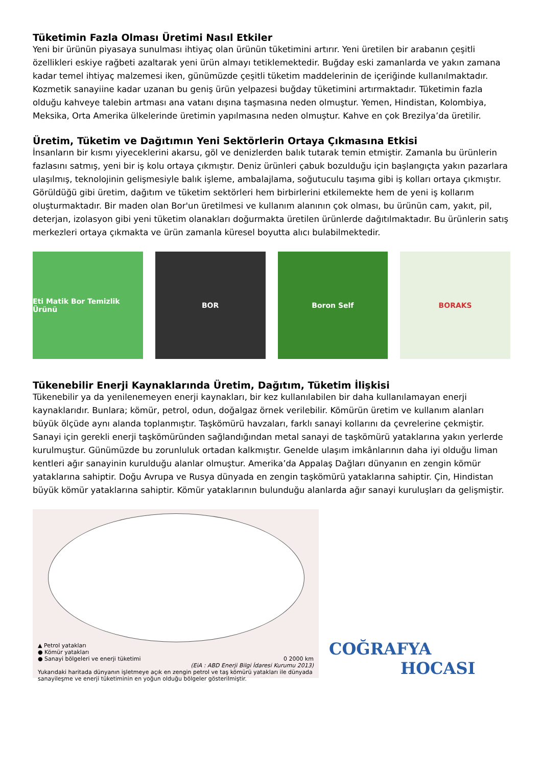Tüketimin Fazla Olması Üretimi Nasıl Etkiler
Yeni bir ürünün piyasaya sunulması ihtiyaç olan ürünün tüketimini artırır. Yeni üretilen bir arabanın çeşitli özellikleri eskiye rağbeti azaltarak yeni ürün almayı tetiklemektedir. Buğday eski zamanlarda ve yakın zamana kadar temel ihtiyaç malzemesi iken, günümüzde çeşitli tüketim maddelerinin de içeriğinde kullanılmaktadır. Kozmetik sanayiine kadar uzanan bu geniş ürün yelpazesi buğday tüketimini artırmaktadır. Tüketimin fazla olduğu kahveye talebin artması ana vatanı dışına taşmasına neden olmuştur. Yemen, Hindistan, Kolombiya, Meksika, Orta Amerika ülkelerinde üretimin yapılmasına neden olmuştur. Kahve en çok Brezilya’da üretilir.
Üretim, Tüketim ve Dağıtımın Yeni Sektörlerin Ortaya Çıkmasına Etkisi
İnsanların bir kısmı yiyeceklerini akarsu, göl ve denizlerden balık tutarak temin etmiştir. Zamanla bu ürünlerin fazlasını satmış, yeni bir iş kolu ortaya çıkmıştır. Deniz ürünleri çabuk bozulduğu için başlangıçta yakın pazarlara ulaşılmış, teknolojinin gelişmesiyle balık işleme, ambalajlama, soğutuculu taşıma gibi iş kolları ortaya çıkmıştır. Görüldüğü gibi üretim, dağıtım ve tüketim sektörleri hem birbirlerini etkilemekte hem de yeni iş kollarım oluşturmaktadır. Bir maden olan Bor'un üretilmesi ve kullanım alanının çok olması, bu ürünün cam, yakıt, pil, deterjan, izolasyon gibi yeni tüketim olanakları doğurmakta üretilen ürünlerde dağıtılmaktadır. Bu ürünlerin satış merkezleri ortaya çıkmakta ve ürün zamanla küresel boyutta alıcı bulabilmektedir.
Eti Matik Bor Temizlik Ürünü BOR Boron Self BORAKS
Tükenebilir Enerji Kaynaklarında Üretim, Dağıtım, Tüketim İlişkisi
Tükenebilir ya da yenilenemeyen enerji kaynakları, bir kez kullanılabilen bir daha kullanılamayan enerji kaynaklarıdır. Bunlara; kömür, petrol, odun, doğalgaz örnek verilebilir. Kömürün üretim ve kullanım alanları büyük ölçüde aynı alanda toplanmıştır. Taşkömürü havzaları, farklı sanayi kollarını da çevrelerine çekmiştir. Sanayi için gerekli enerji taşkömüründen sağlandığından metal sanayi de taşkömürü yataklarına yakın yerlerde kurulmuştur. Günümüzde bu zorunluluk ortadan kalkmıştır. Genelde ulaşım imkânlarının daha iyi olduğu liman kentleri ağır sanayinin kurulduğu alanlar olmuştur. Amerika’da Appalaş Dağları dünyanın en zengin kömür yataklarına sahiptir. Doğu Avrupa ve Rusya dünyada en zengin taşkömürü yataklarına sahiptir. Çin, Hindistan büyük kömür yataklarına sahiptir. Kömür yataklarının bulunduğu alanlarda ağır sanayi kuruluşları da gelişmiştir.
▲ Petrol yatakları
● Kömür yatakları
● Sanayi bölgeleri ve enerji tüketimi 0 2000 km
(EiA : ABD Enerji Bilgi İdaresi Kurumu 2013)
Yukarıdaki haritada dünyanın işletmeye açık en zengin petrol ve taş kömürü yatakları ile dünyada sanayileşme ve enerji tüketiminin en yoğun olduğu bölgeler gösterilmiştir.
COĞRAFYA
HOCASI